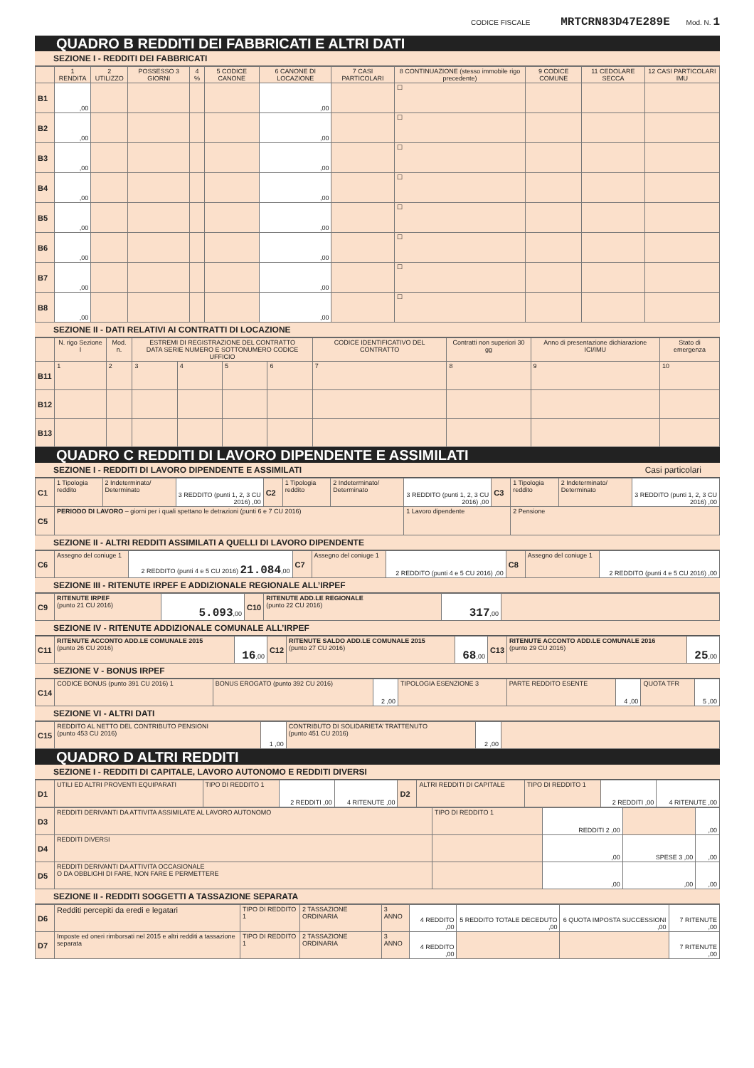CODICE FISCALE MRTCRN83D47E289E Mod. N. 1
QUADRO B REDDITI DEI FABBRICATI E ALTRI DATI
SEZIONE I - REDDITI DEI FABBRICATI
| | 1 RENDITA | 2 UTILIZZO | POSSESSO 3 GIORNI | 4 % | 5 CODICE CANONE | 6 CANONE DI LOCAZIONE | 7 CASI PARTICOLARI | 8 CONTINUAZIONE (stesso immobile rigo precedente) | 9 CODICE COMUNE | 11 CEDOLARE SECCA | 12 CASI PARTICOLARI IMU |
| --- | --- | --- | --- | --- | --- | --- | --- | --- | --- | --- | --- |
| B1 | ,00 | | | | | ,00 | | ☐ | | | |
| B2 | ,00 | | | | | ,00 | | ☐ | | | |
| B3 | ,00 | | | | | ,00 | | ☐ | | | |
| B4 | ,00 | | | | | ,00 | | ☐ | | | |
| B5 | ,00 | | | | | ,00 | | ☐ | | | |
| B6 | ,00 | | | | | ,00 | | ☐ | | | |
| B7 | ,00 | | | | | ,00 | | ☐ | | | |
| B8 | ,00 | | | | | ,00 | | ☐ | | | |
SEZIONE II - DATI RELATIVI AI CONTRATTI DI LOCAZIONE
| | N. rigo Sezione I | Mod. n. | ESTREMI DI REGISTRAZIONE DEL CONTRATTO DATA SERIE NUMERO E SOTTONUMERO CODICE UFFICIO | | | | CODICE IDENTIFICATIVO DEL CONTRATTO | Contratti non superiori 30 gg | Anno di presentazione dichiarazione ICI/IMU | Stato di emergenza |
| --- | --- | --- | --- | --- | --- | --- | --- | --- | --- | --- |
| B11 | 1 | 2 | 3 | 4 | 5 | 6 | 7 | 8 | 9 | 10 |
| B12 | | | | | | | | | | |
| B13 | | | | | | | | | | |
QUADRO C REDDITI DI LAVORO DIPENDENTE E ASSIMILATI
SEZIONE I - REDDITI DI LAVORO DIPENDENTE E ASSIMILATI Casi particolari
| C1 | 1 Tipologia reddito | 2 Indeterminato/ Determinato | 3 REDDITO (punti 1, 2, 3 CU 2016) ,00 | C2 | 1 Tipologia reddito | 2 Indeterminato/ Determinato | 3 REDDITO (punti 1, 2, 3 CU 2016) ,00 | C3 | 1 Tipologia reddito | 2 Indeterminato/ Determinato | 3 REDDITO (punti 1, 2, 3 CU 2016) ,00 |
| C5 | PERIODO DI LAVORO – giorni per i quali spettano le detrazioni (punti 6 e 7 CU 2016) | | | | | | 1 Lavoro dipendente | | 2 Pensione | | |
SEZIONE II - ALTRI REDDITI ASSIMILATI A QUELLI DI LAVORO DIPENDENTE
| C6 | Assegno del coniuge 1 | 2 REDDITO (punti 4 e 5 CU 2016) 21.084 ,00 | C7 | Assegno del coniuge 1 | 2 REDDITO (punti 4 e 5 CU 2016) ,00 | C8 | Assegno del coniuge 1 | 2 REDDITO (punti 4 e 5 CU 2016) ,00 |
SEZIONE III - RITENUTE IRPEF E ADDIZIONALE REGIONALE ALL’IRPEF
| C9 | RITENUTE IRPEF (punto 21 CU 2016) | 5.093 ,00 | C10 | RITENUTE ADD.LE REGIONALE (punto 22 CU 2016) | 317 ,00 | |
SEZIONE IV - RITENUTE ADDIZIONALE COMUNALE ALL’IRPEF
| C11 | RITENUTE ACCONTO ADD.LE COMUNALE 2015 (punto 26 CU 2016) | 16 ,00 | C12 | RITENUTE SALDO ADD.LE COMUNALE 2015 (punto 27 CU 2016) | 68 ,00 | C13 | RITENUTE ACCONTO ADD.LE COMUNALE 2016 (punto 29 CU 2016) | 25 ,00 |
SEZIONE V - BONUS IRPEF
| C14 | CODICE BONUS (punto 391 CU 2016) 1 | BONUS EROGATO (punto 392 CU 2016) | 2 ,00 | TIPOLOGIA ESENZIONE 3 | PARTE REDDITO ESENTE | 4 ,00 | QUOTA TFR | 5 ,00 |
SEZIONE VI - ALTRI DATI
| C15 | REDDITO AL NETTO DEL CONTRIBUTO PENSIONI (punto 453 CU 2016) | 1 ,00 | CONTRIBUTO DI SOLIDARIETA’ TRATTENUTO (punto 451 CU 2016) | 2 ,00 | |
QUADRO D ALTRI REDDITI
SEZIONE I - REDDITI DI CAPITALE, LAVORO AUTONOMO E REDDITI DIVERSI
| D1 | UTILI ED ALTRI PROVENTI EQUIPARATI | TIPO DI REDDITO 1 | 2 REDDITI ,00 | 4 RITENUTE ,00 | D2 | ALTRI REDDITI DI CAPITALE | TIPO DI REDDITO 1 | 2 REDDITI ,00 | 4 RITENUTE ,00 |
| D3 | REDDITI DERIVANTI DA ATTIVITA ASSIMILATE AL LAVORO AUTONOMO | TIPO DI REDDITO 1 | REDDITI 2 ,00 | | ,00 |
| D4 | REDDITI DIVERSI | | ,00 | SPESE 3 ,00 | ,00 |
| D5 | REDDITI DERIVANTI DA ATTIVITA OCCASIONALE O DA OBBLIGHI DI FARE, NON FARE E PERMETTERE | | ,00 | ,00 | ,00 |
SEZIONE II - REDDITI SOGGETTI A TASSAZIONE SEPARATA
| D6 | Redditi percepiti da eredi e legatari | TIPO DI REDDITO 1 | 2 TASSAZIONE ORDINARIA | 3 ANNO | 4 REDDITO ,00 | 5 REDDITO TOTALE DECEDUTO ,00 | 6 QUOTA IMPOSTA SUCCESSIONI ,00 | 7 RITENUTE ,00 |
| D7 | Imposte ed oneri rimborsati nel 2015 e altri redditi a tassazione separata | TIPO DI REDDITO 1 | 2 TASSAZIONE ORDINARIA | 3 ANNO | 4 REDDITO ,00 | | | 7 RITENUTE ,00 |